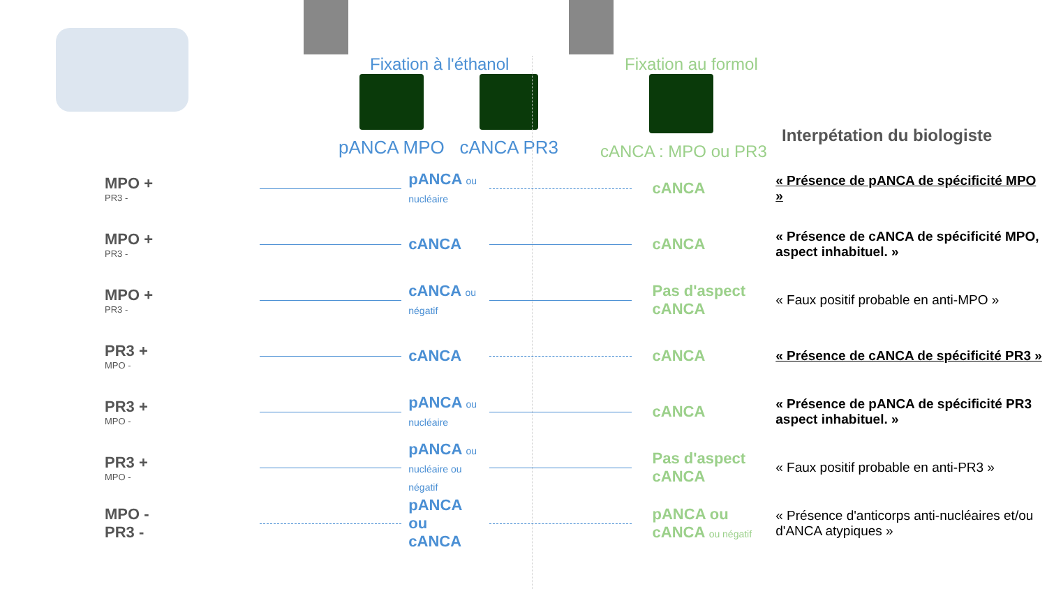Fixation à l'éthanol
pANCA MPO cANCA PR3
Fixation au formol
cANCA : MPO ou PR3
Interpétation du biologiste
MPO +
PR3 -
pANCA ou nucléaire
cANCA
« Présence de pANCA de spécificité MPO »
MPO +
PR3 -
cANCA cANCA
« Présence de cANCA de spécificité MPO, aspect inhabituel. »
MPO +
PR3 -
cANCA ou négatif
Pas d'aspect cANCA
« Faux positif probable en anti-MPO »
PR3 +
MPO -
cANCA cANCA
« Présence de cANCA de spécificité PR3 »
PR3 +
MPO -
pANCA ou nucléaire
cANCA
« Présence de pANCA de spécificité PR3 aspect inhabituel. »
PR3 +
MPO -
pANCA ou nucléaire ou négatif
Pas d'aspect cANCA
« Faux positif probable en anti-PR3 »
MPO -
PR3 -
pANCA ou cANCA
pANCA ou cANCA ou négatif
« Présence d'anticorps anti-nucléaires et/ou d'ANCA atypiques »